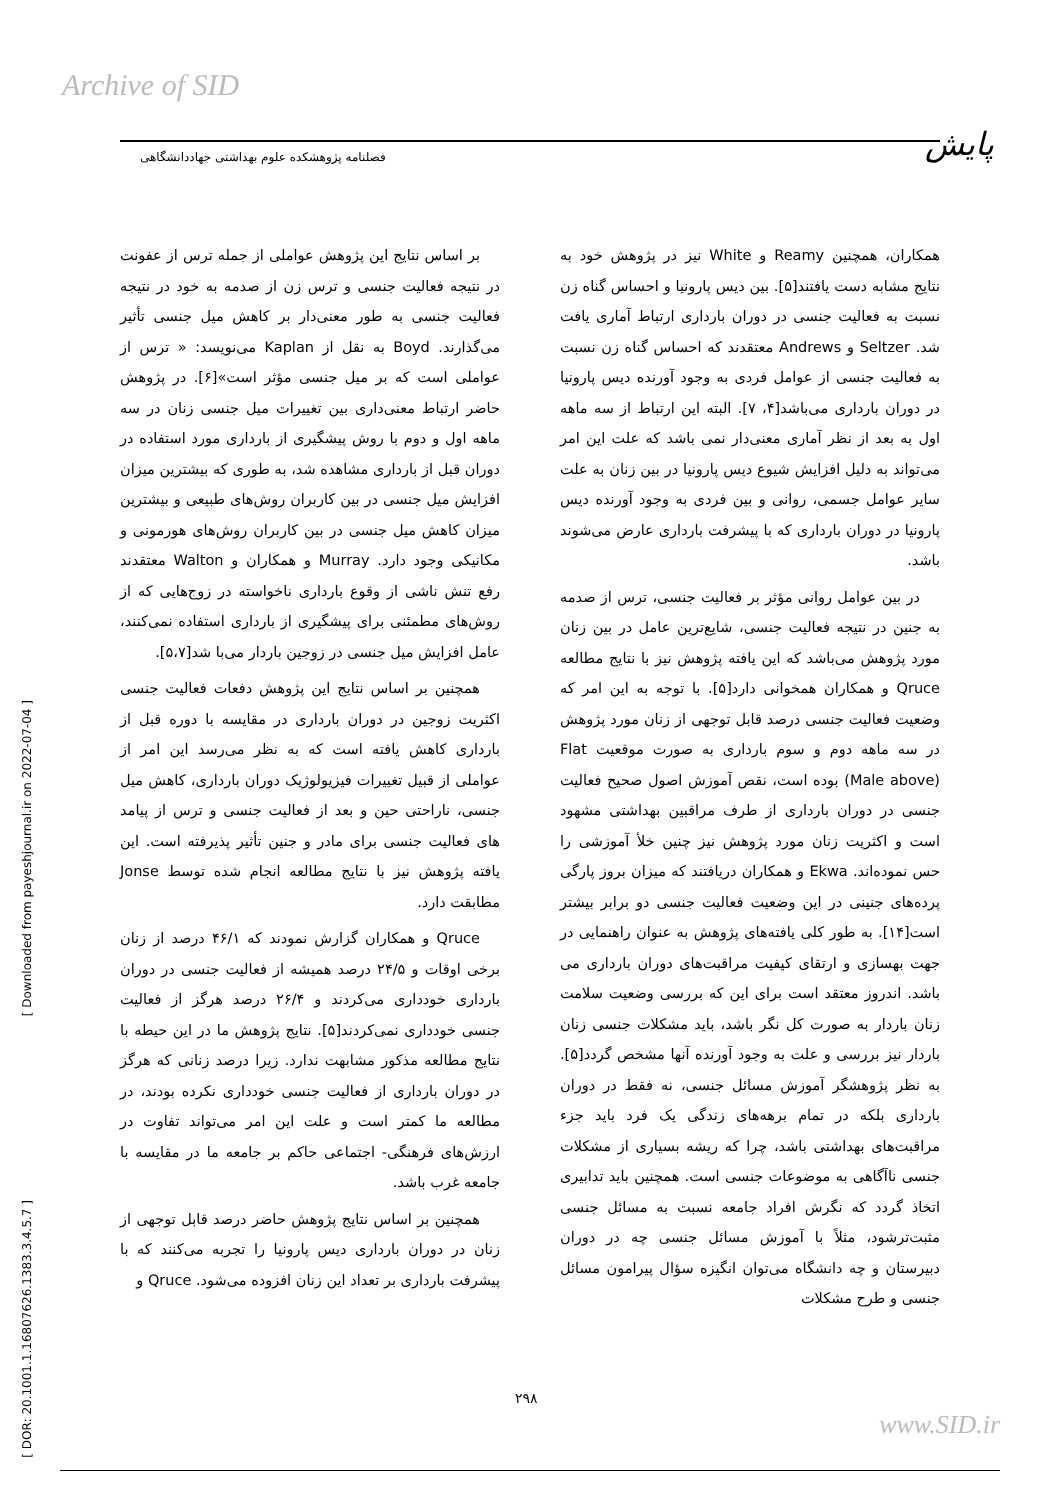Archive of SID
پایش
فصلنامه پژوهشکده علوم بهداشتی جهاددانشگاهی
[ Downloaded from payeshjournal.ir on 2022-07-04 ]
[ DOR: 20.1001.1.16807626.1383.3.4.5.7 ]
بر اساس نتایج این پژوهش عواملی از جمله ترس از عفونت در نتیجه فعالیت جنسی و ترس زن از صدمه به خود در نتیجه فعالیت جنسی به طور معنی‌دار بر کاهش میل جنسی تأثیر می‌گذارند. Boyd به نقل از Kaplan می‌نویسد: « ترس از عواملی است که بر میل جنسی مؤثر است»[۶]. در پژوهش حاضر ارتباط معنی‌داری بین تغییرات میل جنسی زنان در سه ماهه اول و دوم با روش پیشگیری از بارداری مورد استفاده در دوران قبل از بارداری مشاهده شد، به طوری که بیشترین میزان افزایش میل جنسی در بین کاربران روش‌های طبیعی و بیشترین میزان کاهش میل جنسی در بین کاربران روش‌های هورمونی و مکانیکی وجود دارد. Murray و همکاران و Walton معتقدند رفع تنش ناشی از وقوع بارداری ناخواسته در زوج‌هایی که از روش‌های مطمئنی برای پیشگیری از بارداری استفاده نمی‌کنند، عامل افزایش میل جنسی در زوجین باردار می‌با شد[۵،۷].
همچنین بر اساس نتایج این پژوهش دفعات فعالیت جنسی اکثریت زوجین در دوران بارداری در مقایسه با دوره قبل از بارداری کاهش یافته است که به نظر می‌رسد این امر از عواملی از قبیل تغییرات فیزیولوژیک دوران بارداری، کاهش میل جنسی، ناراحتی حین و بعد از فعالیت جنسی و ترس از پیامد های فعالیت جنسی برای مادر و جنین تأثیر پذیرفته است. این یافته پژوهش نیز با نتایج مطالعه انجام شده توسط Jonse مطابقت دارد.
Qruce و همکاران گزارش نمودند که ۴۶/۱ درصد از زنان برخی اوقات و ۲۴/۵ درصد همیشه از فعالیت جنسی در دوران بارداری خودداری می‌کردند و ۲۶/۴ درصد هرگز از فعالیت جنسی خودداری نمی‌کردند[۵]. نتایج پژوهش ما در این حیطه با نتایج مطالعه مذکور مشابهت ندارد. زیرا درصد زنانی که هرگز در دوران بارداری از فعالیت جنسی خودداری نکرده بودند، در مطالعه ما کمتر است و علت این امر می‌تواند تفاوت در ارزش‌های فرهنگی- اجتماعی حاکم بر جامعه ما در مقایسه با جامعه غرب باشد.
همچنین بر اساس نتایج پژوهش حاضر درصد قابل توجهی از زنان در دوران بارداری دیس پارونیا را تجربه می‌کنند که با پیشرفت بارداری بر تعداد این زنان افزوده می‌شود. Qruce و
همکاران، همچنین Reamy و White نیز در پژوهش خود به نتایج مشابه دست یافتند[۵]. بین دیس پارونیا و احساس گناه زن نسبت به فعالیت جنسی در دوران بارداری ارتباط آماری یافت شد. Seltzer و Andrews معتقدند که احساس گناه زن نسبت به فعالیت جنسی از عوامل فردی به وجود آورنده دیس پارونیا در دوران بارداری می‌باشد[۴، ۷]. البته این ارتباط از سه ماهه اول به بعد از نظر آماری معنی‌دار نمی باشد که علت این امر می‌تواند به دلیل افزایش شیوع دیس پارونیا در بین زنان به علت سایر عوامل جسمی، روانی و بین فردی به وجود آورنده دیس پارونیا در دوران بارداری که با پیشرفت بارداری عارض می‌شوند باشد.
در بین عوامل روانی مؤثر بر فعالیت جنسی، ترس از صدمه به جنین در نتیجه فعالیت جنسی، شایع‌ترین عامل در بین زنان مورد پژوهش می‌باشد که این یافته پژوهش نیز با نتایج مطالعه Qruce و همکاران همخوانی دارد[۵]. با توجه به این امر که وضعیت فعالیت جنسی درصد قابل توجهی از زنان مورد پژوهش در سه ماهه دوم و سوم بارداری به صورت موقعیت Flat (Male above) بوده است، نقص آموزش اصول صحیح فعالیت جنسی در دوران بارداری از طرف مراقبین بهداشتی مشهود است و اکثریت زنان مورد پژوهش نیز چنین خلأ آموزشی را حس نموده‌اند. Ekwa و همکاران دریافتند که میزان بروز پارگی پرده‌های جنینی در این وضعیت فعالیت جنسی دو برابر بیشتر است[۱۴]. به طور کلی یافته‌های پژوهش به عنوان راهنمایی در جهت بهسازی و ارتقای کیفیت مراقبت‌های دوران بارداری می باشد. اندروز معتقد است برای این که بررسی وضعیت سلامت زنان باردار به صورت کل نگر باشد، باید مشکلات جنسی زنان باردار نیز بررسی و علت به وجود آورنده آنها مشخص گردد[۵]. به نظر پژوهشگر آموزش مسائل جنسی، نه فقط در دوران بارداری بلکه در تمام برهه‌های زندگی یک فرد باید جزء مراقبت‌های بهداشتی باشد، چرا که ریشه بسیاری از مشکلات جنسی ناآگاهی به موضوعات جنسی است. همچنین باید تدابیری اتخاذ گردد که نگرش افراد جامعه نسبت به مسائل جنسی مثبت‌ترشود، مثلاً با آموزش مسائل جنسی چه در دوران دبیرستان و چه دانشگاه می‌توان انگیزه سؤال پیرامون مسائل جنسی و طرح مشکلات
۲۹۸
www.SID.ir